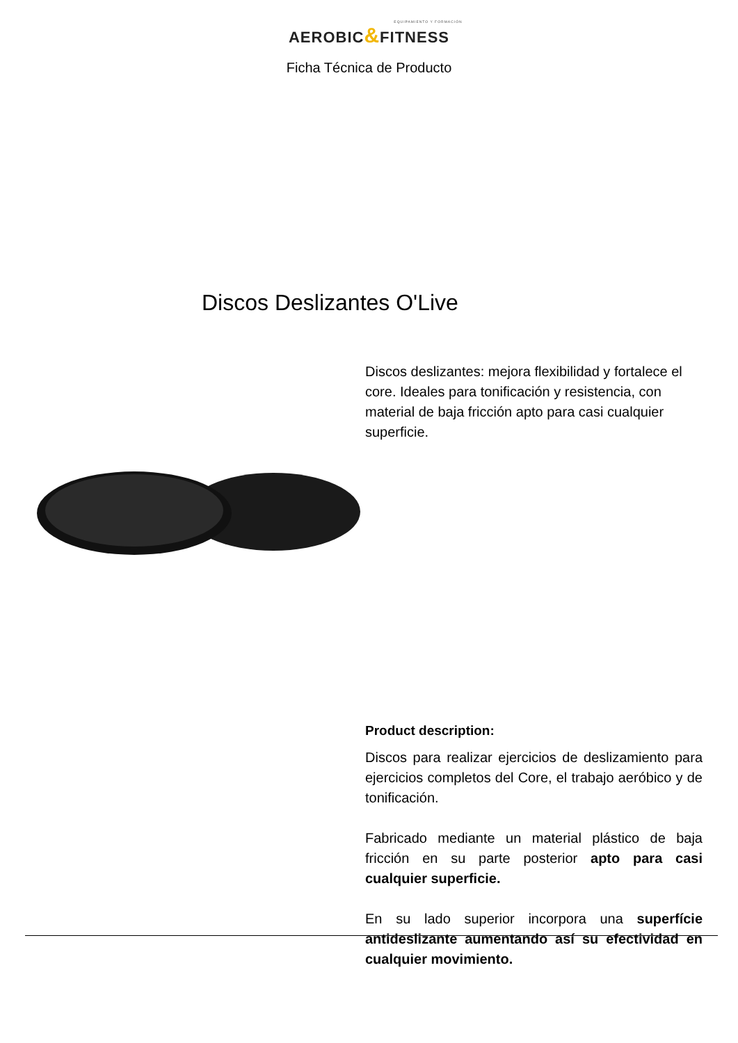EQUIPAMIENTO Y FORMACIÓN
AEROBIC&FITNESS
Ficha Técnica de Producto
Discos Deslizantes O'Live
Discos deslizantes: mejora flexibilidad y fortalece el core. Ideales para tonificación y resistencia, con material de baja fricción apto para casi cualquier superficie.
Product description:
Discos para realizar ejercicios de deslizamiento para ejercicios completos del Core, el trabajo aeróbico y de tonificación.
Fabricado mediante un material plástico de baja fricción en su parte posterior apto para casi cualquier superficie.
En su lado superior incorpora una superfície antideslizante aumentando así su efectividad en cualquier movimiento.